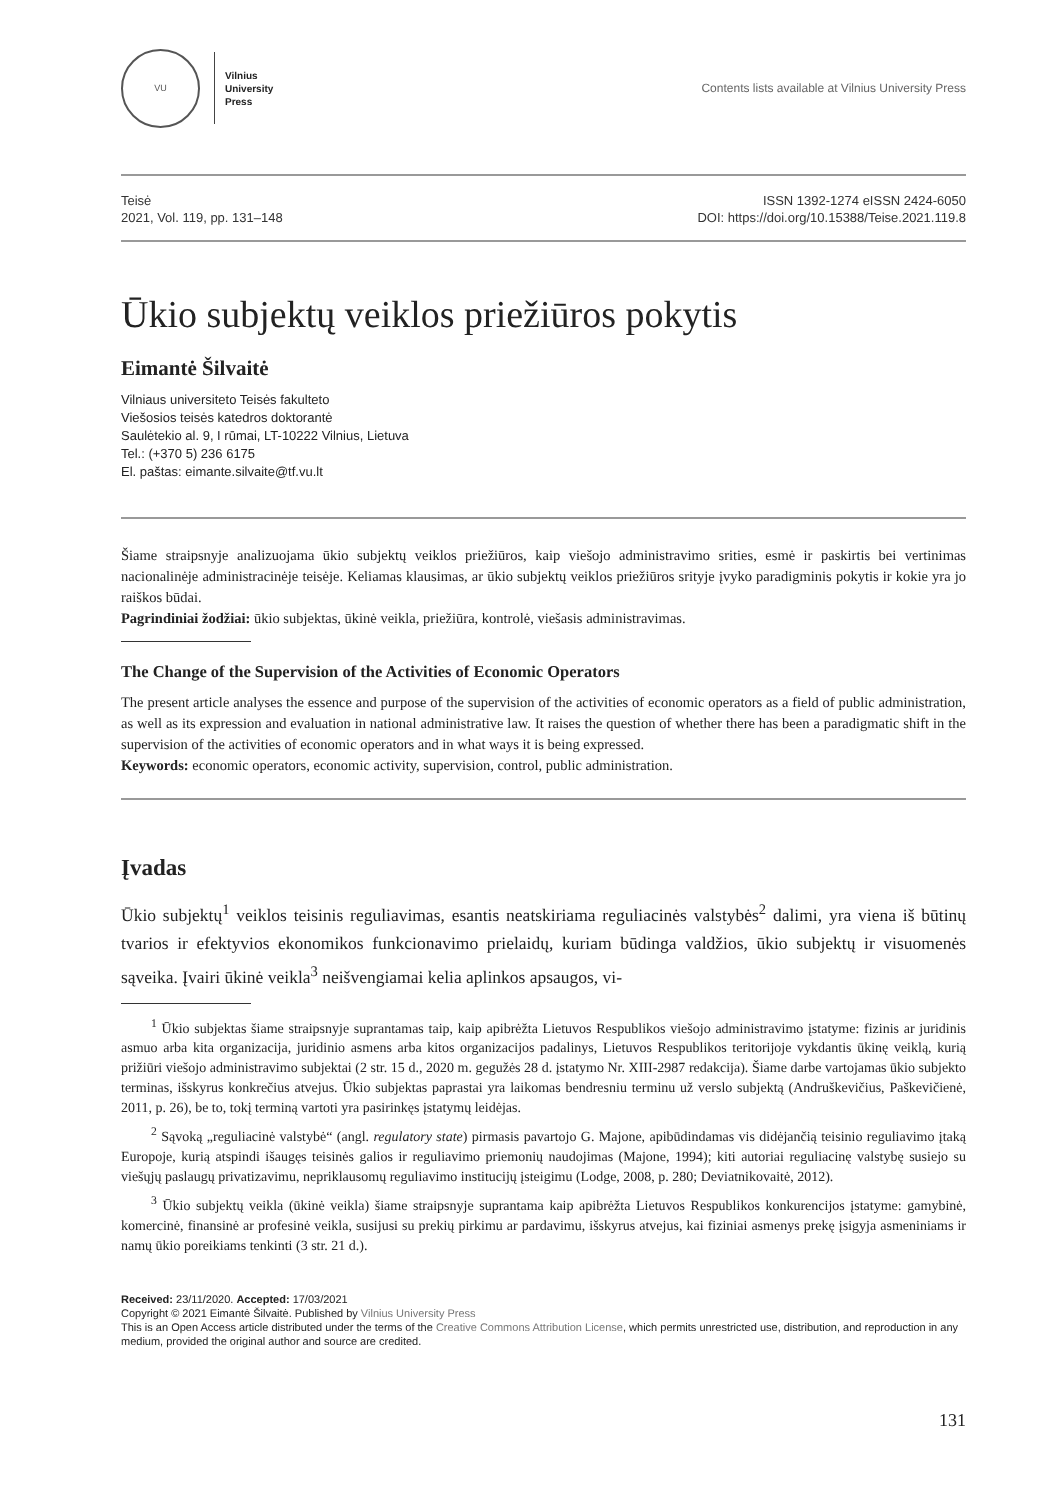VU
Vilnius
University
Press
Contents lists available at Vilnius University Press
Teisė
2021, Vol. 119, pp. 131–148
ISSN 1392-1274 eISSN 2424-6050
DOI: https://doi.org/10.15388/Teise.2021.119.8
Ūkio subjektų veiklos priežiūros pokytis
Eimantė Šilvaitė
Vilniaus universiteto Teisės fakulteto
Viešosios teisės katedros doktorantė
Saulėtekio al. 9, I rūmai, LT-10222 Vilnius, Lietuva
Tel.: (+370 5) 236 6175
El. paštas: eimante.silvaite@tf.vu.lt
Šiame straipsnyje analizuojama ūkio subjektų veiklos priežiūros, kaip viešojo administravimo srities, esmė ir paskirtis bei vertinimas nacionalinėje administracinėje teisėje. Keliamas klausimas, ar ūkio subjektų veiklos priežiūros srityje įvyko paradigminis pokytis ir kokie yra jo raiškos būdai.
Pagrindiniai žodžiai: ūkio subjektas, ūkinė veikla, priežiūra, kontrolė, viešasis administravimas.
The Change of the Supervision of the Activities of Economic Operators
The present article analyses the essence and purpose of the supervision of the activities of economic operators as a field of public administration, as well as its expression and evaluation in national administrative law. It raises the question of whether there has been a paradigmatic shift in the supervision of the activities of economic operators and in what ways it is being expressed.
Keywords: economic operators, economic activity, supervision, control, public administration.
Įvadas
Ūkio subjektų<sup>1</sup> veiklos teisinis reguliavimas, esantis neatskiriama reguliacinės valstybės<sup>2</sup> dalimi, yra viena iš būtinų tvarios ir efektyvios ekonomikos funkcionavimo prielaidų, kuriam būdinga valdžios, ūkio subjektų ir visuomenės sąveika. Įvairi ūkinė veikla<sup>3</sup> neišvengiamai kelia aplinkos apsaugos, vi-
<sup>1</sup> Ūkio subjektas šiame straipsnyje suprantamas taip, kaip apibrėžta Lietuvos Respublikos viešojo administravimo įstatyme: fizinis ar juridinis asmuo arba kita organizacija, juridinio asmens arba kitos organizacijos padalinys, Lietuvos Respublikos teritorijoje vykdantis ūkinę veiklą, kurią prižiūri viešojo administravimo subjektai (2 str. 15 d., 2020 m. gegužės 28 d. įstatymo Nr. XIII-2987 redakcija). Šiame darbe vartojamas ūkio subjekto terminas, išskyrus konkrečius atvejus. Ūkio subjektas paprastai yra laikomas bendresniu terminu už verslo subjektą (Andruškevičius, Paškevičienė, 2011, p. 26), be to, tokį terminą vartoti yra pasirinkęs įstatymų leidėjas.
<sup>2</sup> Sąvoką „reguliacinė valstybė“ (angl. regulatory state) pirmasis pavartojo G. Majone, apibūdindamas vis didėjančią teisinio reguliavimo įtaką Europoje, kurią atspindi išaugęs teisinės galios ir reguliavimo priemonių naudojimas (Majone, 1994); kiti autoriai reguliacinę valstybę susiejo su viešųjų paslaugų privatizavimu, nepriklausomų reguliavimo institucijų įsteigimu (Lodge, 2008, p. 280; Deviatnikovaitė, 2012).
<sup>3</sup> Ūkio subjektų veikla (ūkinė veikla) šiame straipsnyje suprantama kaip apibrėžta Lietuvos Respublikos konkurencijos įstatyme: gamybinė, komercinė, finansinė ar profesinė veikla, susijusi su prekių pirkimu ar pardavimu, išskyrus atvejus, kai fiziniai asmenys prekę įsigyja asmeniniams ir namų ūkio poreikiams tenkinti (3 str. 21 d.).
Received: 23/11/2020. Accepted: 17/03/2021
Copyright © 2021 Eimantė Šilvaitė. Published by Vilnius University Press
This is an Open Access article distributed under the terms of the Creative Commons Attribution License, which permits unrestricted use, distribution, and reproduction in any medium, provided the original author and source are credited.
131